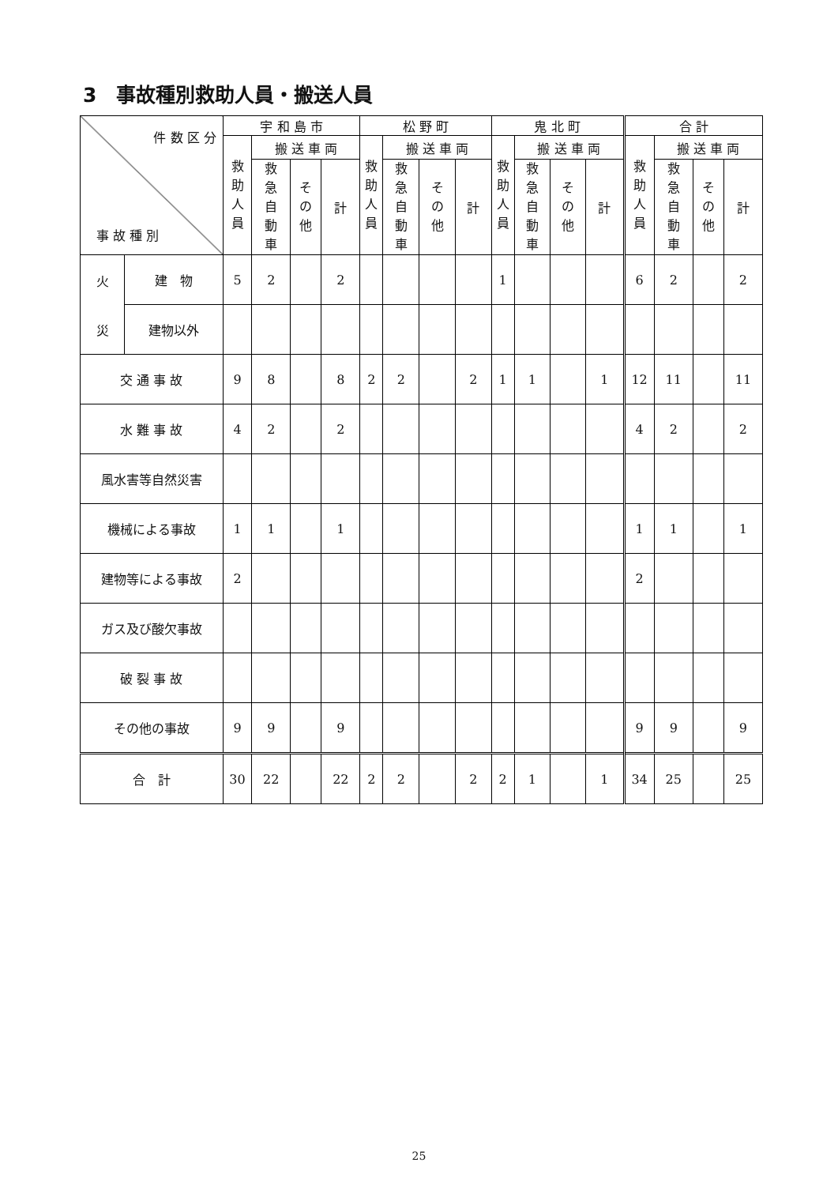3　事故種別救助人員・搬送人員
| 件 数 区 分 事 故 種 別 | | 宇 和 島 市 | | | | 松 野 町 | | | | 鬼 北 町 | | | | 合 計 | | | |
| --- | --- | --- | --- | --- | --- | --- | --- | --- | --- | --- | --- | --- | --- | --- | --- | --- | --- |
| | | 救 助 人 員 | 搬 送 車 両 | | | 救 助 人 員 | 搬 送 車 両 | | | 救 助 人 員 | 搬 送 車 両 | | | 救 助 人 員 | 搬 送 車 両 | | |
| | | | 救 急 自 動 車 | そ の 他 | 計 | | 救 急 自 動 車 | そ の 他 | 計 | | 救 急 自 動 車 | そ の 他 | 計 | | 救 急 自 動 車 | そ の 他 | 計 |
| 火 災 | 建 物 | 5 | 2 | | 2 | | | | | 1 | | | | 6 | 2 | | 2 |
| | 建物以外 | | | | | | | | | | | | | | | | |
| 交 通 事 故 | | 9 | 8 | | 8 | 2 | 2 | | 2 | 1 | 1 | | 1 | 12 | 11 | | 11 |
| 水 難 事 故 | | 4 | 2 | | 2 | | | | | | | | | 4 | 2 | | 2 |
| 風水害等自然災害 | | | | | | | | | | | | | | | | | |
| 機械による事故 | | 1 | 1 | | 1 | | | | | | | | | 1 | 1 | | 1 |
| 建物等による事故 | | 2 | | | | | | | | | | | | 2 | | | |
| ガス及び酸欠事故 | | | | | | | | | | | | | | | | | |
| 破 裂 事 故 | | | | | | | | | | | | | | | | | |
| その他の事故 | | 9 | 9 | | 9 | | | | | | | | | 9 | 9 | | 9 |
| 合 計 | | 30 | 22 | | 22 | 2 | 2 | | 2 | 2 | 1 | | 1 | 34 | 25 | | 25 |
25